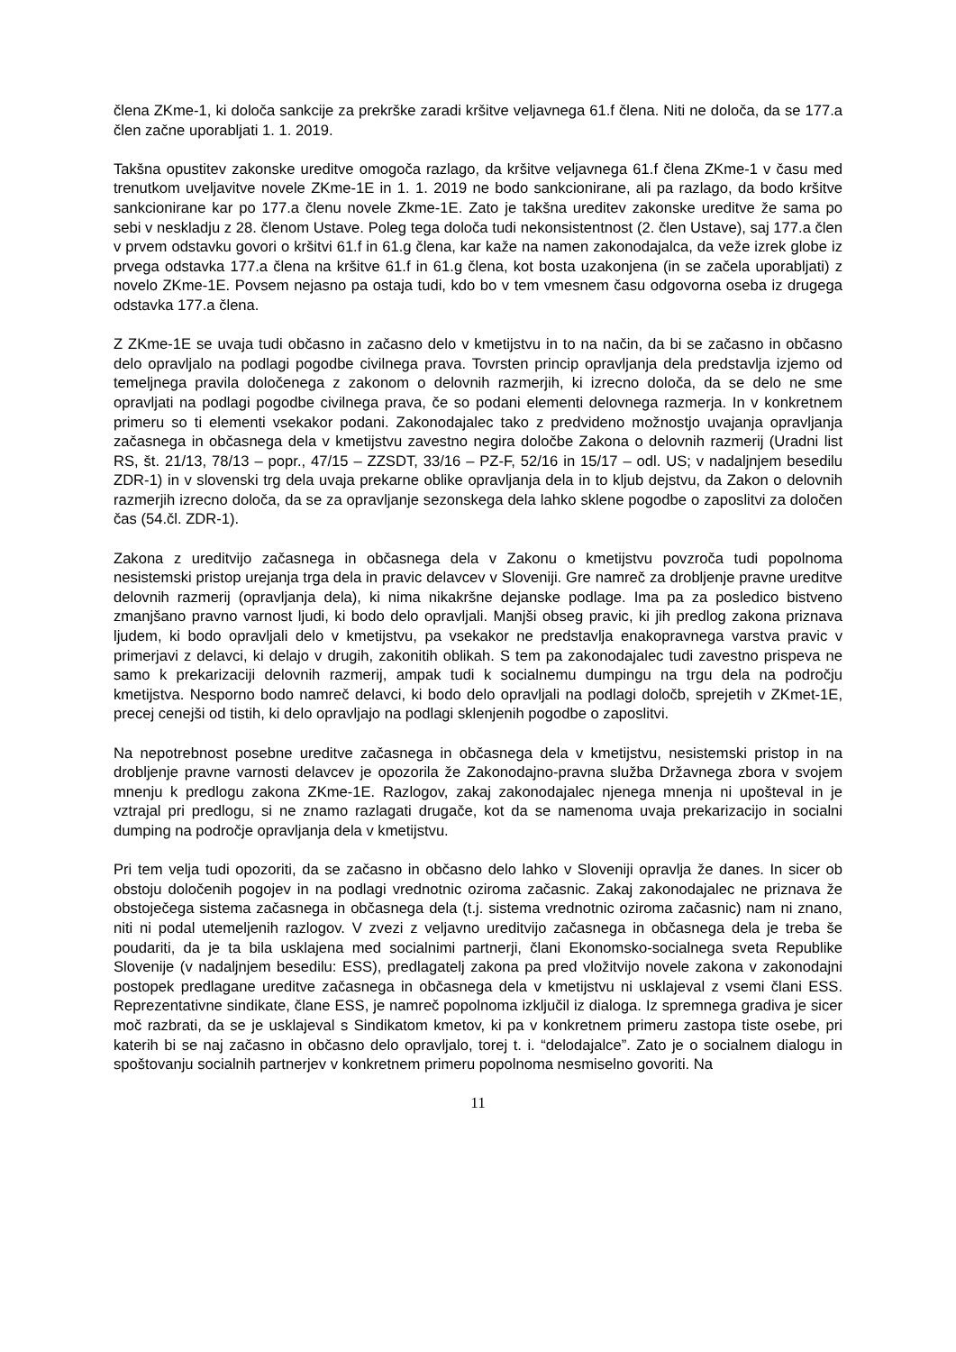člena ZKme-1, ki določa sankcije za prekrške zaradi kršitve veljavnega 61.f člena. Niti ne določa, da se 177.a člen začne uporabljati 1. 1. 2019.
Takšna opustitev zakonske ureditve omogoča razlago, da kršitve veljavnega 61.f člena ZKme-1 v času med trenutkom uveljavitve novele ZKme-1E in 1. 1. 2019 ne bodo sankcionirane, ali pa razlago, da bodo kršitve sankcionirane kar po 177.a členu novele Zkme-1E. Zato je takšna ureditev zakonske ureditve že sama po sebi v neskladju z 28. členom Ustave. Poleg tega določa tudi nekonsistentnost (2. člen Ustave), saj 177.a člen v prvem odstavku govori o kršitvi 61.f in 61.g člena, kar kaže na namen zakonodajalca, da veže izrek globe iz prvega odstavka 177.a člena na kršitve 61.f in 61.g člena, kot bosta uzakonjena (in se začela uporabljati) z novelo ZKme-1E. Povsem nejasno pa ostaja tudi, kdo bo v tem vmesnem času odgovorna oseba iz drugega odstavka 177.a člena.
Z ZKme-1E se uvaja tudi občasno in začasno delo v kmetijstvu in to na način, da bi se začasno in občasno delo opravljalo na podlagi pogodbe civilnega prava. Tovrsten princip opravljanja dela predstavlja izjemo od temeljnega pravila določenega z zakonom o delovnih razmerjih, ki izrecno določa, da se delo ne sme opravljati na podlagi pogodbe civilnega prava, če so podani elementi delovnega razmerja. In v konkretnem primeru so ti elementi vsekakor podani. Zakonodajalec tako z predvideno možnostjo uvajanja opravljanja začasnega in občasnega dela v kmetijstvu zavestno negira določbe Zakona o delovnih razmerij (Uradni list RS, št. 21/13, 78/13 – popr., 47/15 – ZZSDT, 33/16 – PZ-F, 52/16 in 15/17 – odl. US; v nadaljnjem besedilu ZDR-1) in v slovenski trg dela uvaja prekarne oblike opravljanja dela in to kljub dejstvu, da Zakon o delovnih razmerjih izrecno določa, da se za opravljanje sezonskega dela lahko sklene pogodbe o zaposlitvi za določen čas (54.čl. ZDR-1).
Zakona z ureditvijo začasnega in občasnega dela v Zakonu o kmetijstvu povzroča tudi popolnoma nesistemski pristop urejanja trga dela in pravic delavcev v Sloveniji. Gre namreč za drobljenje pravne ureditve delovnih razmerij (opravljanja dela), ki nima nikakršne dejanske podlage. Ima pa za posledico bistveno zmanjšano pravno varnost ljudi, ki bodo delo opravljali. Manjši obseg pravic, ki jih predlog zakona priznava ljudem, ki bodo opravljali delo v kmetijstvu, pa vsekakor ne predstavlja enakopravnega varstva pravic v primerjavi z delavci, ki delajo v drugih, zakonitih oblikah. S tem pa zakonodajalec tudi zavestno prispeva ne samo k prekarizaciji delovnih razmerij, ampak tudi k socialnemu dumpingu na trgu dela na področju kmetijstva. Nesporno bodo namreč delavci, ki bodo delo opravljali na podlagi določb, sprejetih v ZKmet-1E, precej cenejši od tistih, ki delo opravljajo na podlagi sklenjenih pogodbe o zaposlitvi.
Na nepotrebnost posebne ureditve začasnega in občasnega dela v kmetijstvu, nesistemski pristop in na drobljenje pravne varnosti delavcev je opozorila že Zakonodajno-pravna služba Državnega zbora v svojem mnenju k predlogu zakona ZKme-1E. Razlogov, zakaj zakonodajalec njenega mnenja ni upošteval in je vztrajal pri predlogu, si ne znamo razlagati drugače, kot da se namenoma uvaja prekarizacijo in socialni dumping na področje opravljanja dela v kmetijstvu.
Pri tem velja tudi opozoriti, da se začasno in občasno delo lahko v Sloveniji opravlja že danes. In sicer ob obstoju določenih pogojev in na podlagi vrednotnic oziroma začasnic. Zakaj zakonodajalec ne priznava že obstoječega sistema začasnega in občasnega dela (t.j. sistema vrednotnic oziroma začasnic) nam ni znano, niti ni podal utemeljenih razlogov. V zvezi z veljavno ureditvijo začasnega in občasnega dela je treba še poudariti, da je ta bila usklajena med socialnimi partnerji, člani Ekonomsko-socialnega sveta Republike Slovenije (v nadaljnjem besedilu: ESS), predlagatelj zakona pa pred vložitvijo novele zakona v zakonodajni postopek predlagane ureditve začasnega in občasnega dela v kmetijstvu ni usklajeval z vsemi člani ESS. Reprezentativne sindikate, člane ESS, je namreč popolnoma izključil iz dialoga. Iz spremnega gradiva je sicer moč razbrati, da se je usklajeval s Sindikatom kmetov, ki pa v konkretnem primeru zastopa tiste osebe, pri katerih bi se naj začasno in občasno delo opravljalo, torej t. i. “delodajalce”. Zato je o socialnem dialogu in spoštovanju socialnih partnerjev v konkretnem primeru popolnoma nesmiselno govoriti. Na
11